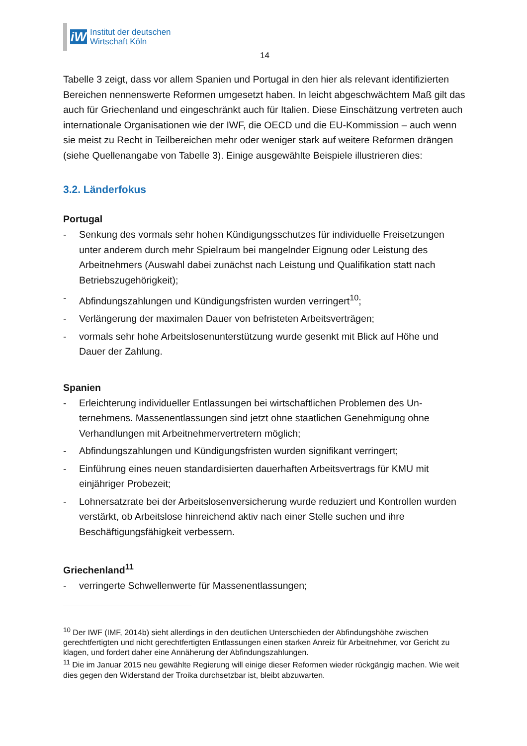iW
Institut der deutschen
Wirtschaft Köln
14
Tabelle 3 zeigt, dass vor allem Spanien und Portugal in den hier als relevant identi­fizierten Bereichen nennenswerte Reformen umgesetzt haben. In leicht abge­schwächtem Maß gilt das auch für Griechenland und eingeschränkt auch für Italien. Diese Einschätzung vertreten auch internationale Organisationen wie der IWF, die OECD und die EU-Kommission – auch wenn sie meist zu Recht in Teilbereichen mehr oder weniger stark auf weitere Reformen drängen (siehe Quellenangabe von Tabelle 3). Einige ausgewählte Beispiele illustrieren dies:
3.2. Länderfokus
Portugal
- Senkung des vormals sehr hohen Kündigungsschutzes für individuelle Freiset­zungen unter anderem durch mehr Spielraum bei mangelnder Eignung oder Leis­tung des Arbeitnehmers (Auswahl dabei zunächst nach Leistung und Qualifikation statt nach Betriebszugehörigkeit);
- Abfindungszahlungen und Kündigungsfristen wurden verringert<sup>10</sup>;
- Verlängerung der maximalen Dauer von befristeten Arbeitsverträgen;
- vormals sehr hohe Arbeitslosenunterstützung wurde gesenkt mit Blick auf Höhe und Dauer der Zahlung.
Spanien
- Erleichterung individueller Entlassungen bei wirtschaftlichen Problemen des Un­ternehmens. Massenentlassungen sind jetzt ohne staatlichen Genehmigung ohne Verhandlungen mit Arbeitnehmervertretern möglich;
- Abfindungszahlungen und Kündigungsfristen wurden signifikant verringert;
- Einführung eines neuen standardisierten dauerhaften Arbeitsvertrags für KMU mit einjähriger Probezeit;
- Lohnersatzrate bei der Arbeitslosenversicherung wurde reduziert und Kontrollen wurden verstärkt, ob Arbeitslose hinreichend aktiv nach einer Stelle suchen und ihre Beschäftigungsfähigkeit verbessern.
Griechenland<sup>11</sup>
- verringerte Schwellenwerte für Massenentlassungen;
<sup>10</sup> Der IWF (IMF, 2014b) sieht allerdings in den deutlichen Unterschieden der Abfindungshöhe zwi­schen gerechtfertigten und nicht gerechtfertigten Entlassungen einen starken Anreiz für Arbeitnehmer, vor Gericht zu klagen, und fordert daher eine Annäherung der Abfindungszahlungen.
<sup>11</sup> Die im Januar 2015 neu gewählte Regierung will einige dieser Reformen wieder rückgängig ma­chen. Wie weit dies gegen den Widerstand der Troika durchsetzbar ist, bleibt abzuwarten.